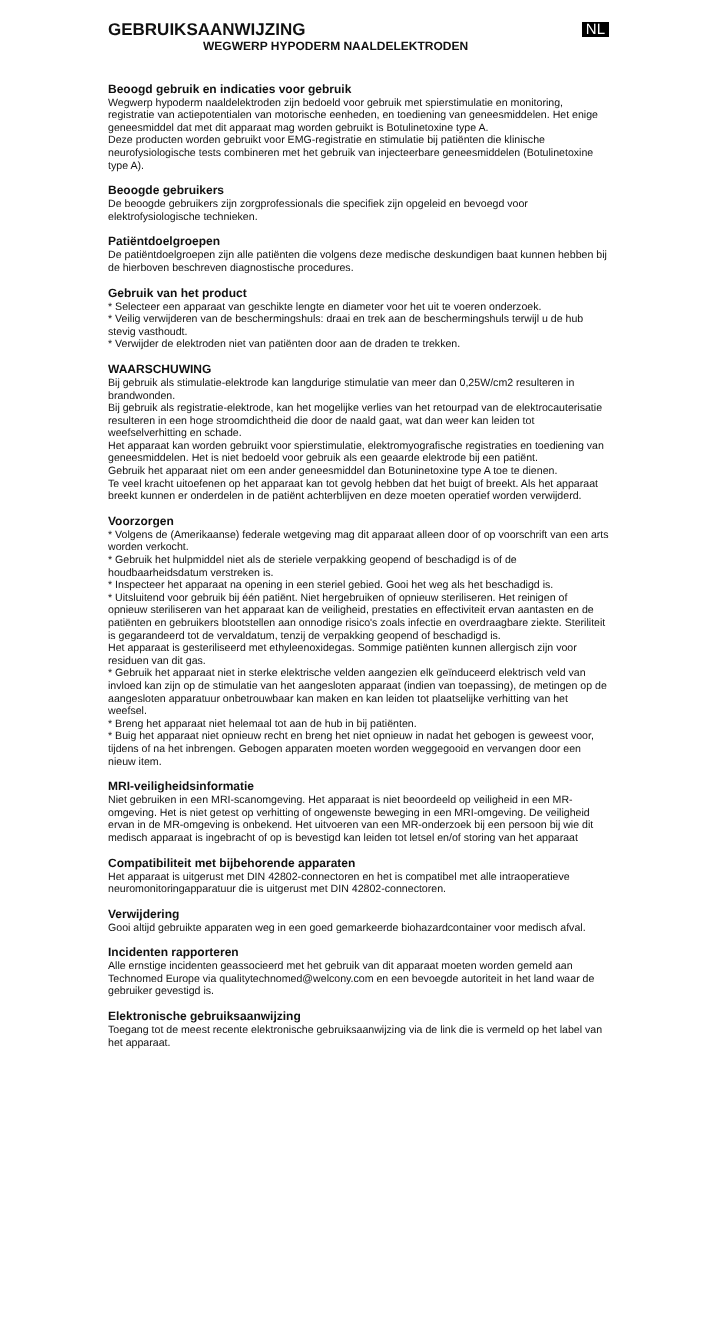GEBRUIKSAANWIJZING
NL
WEGWERP HYPODERM NAALDELEKTRODEN
Beoogd gebruik en indicaties voor gebruik
Wegwerp hypoderm naaldelektroden zijn bedoeld voor gebruik met spierstimulatie en monitoring, registratie van actiepotentialen van motorische eenheden, en toediening van geneesmiddelen. Het enige geneesmiddel dat met dit apparaat mag worden gebruikt is Botulinetoxine type A.
Deze producten worden gebruikt voor EMG-registratie en stimulatie bij patiënten die klinische neurofysiologische tests combineren met het gebruik van injecteerbare geneesmiddelen (Botulinetoxine type A).
Beoogde gebruikers
De beoogde gebruikers zijn zorgprofessionals die specifiek zijn opgeleid en bevoegd voor elektrofysiologische technieken.
Patiëntdoelgroepen
De patiëntdoelgroepen zijn alle patiënten die volgens deze medische deskundigen baat kunnen hebben bij de hierboven beschreven diagnostische procedures.
Gebruik van het product
* Selecteer een apparaat van geschikte lengte en diameter voor het uit te voeren onderzoek.
* Veilig verwijderen van de beschermingshuls: draai en trek aan de beschermingshuls terwijl u de hub stevig vasthoudt.
* Verwijder de elektroden niet van patiënten door aan de draden te trekken.
WAARSCHUWING
Bij gebruik als stimulatie-elektrode kan langdurige stimulatie van meer dan 0,25W/cm2 resulteren in brandwonden.
Bij gebruik als registratie-elektrode, kan het mogelijke verlies van het retourpad van de elektrocauterisatie resulteren in een hoge stroomdichtheid die door de naald gaat, wat dan weer kan leiden tot weefselverhitting en schade.
Het apparaat kan worden gebruikt voor spierstimulatie, elektromyografische registraties en toediening van geneesmiddelen. Het is niet bedoeld voor gebruik als een geaarde elektrode bij een patiënt.
Gebruik het apparaat niet om een ander geneesmiddel dan Botuninetoxine type A toe te dienen.
Te veel kracht uitoefenen op het apparaat kan tot gevolg hebben dat het buigt of breekt. Als het apparaat breekt kunnen er onderdelen in de patiënt achterblijven en deze moeten operatief worden verwijderd.
Voorzorgen
* Volgens de (Amerikaanse) federale wetgeving mag dit apparaat alleen door of op voorschrift van een arts worden verkocht.
* Gebruik het hulpmiddel niet als de steriele verpakking geopend of beschadigd is of de houdbaarheidsdatum verstreken is.
* Inspecteer het apparaat na opening in een steriel gebied. Gooi het weg als het beschadigd is.
* Uitsluitend voor gebruik bij één patiënt. Niet hergebruiken of opnieuw steriliseren. Het reinigen of opnieuw steriliseren van het apparaat kan de veiligheid, prestaties en effectiviteit ervan aantasten en de patiënten en gebruikers blootstellen aan onnodige risico's zoals infectie en overdraagbare ziekte. Steriliteit is gegarandeerd tot de vervaldatum, tenzij de verpakking geopend of beschadigd is.
Het apparaat is gesteriliseerd met ethyleenoxidegas. Sommige patiënten kunnen allergisch zijn voor residuen van dit gas.
* Gebruik het apparaat niet in sterke elektrische velden aangezien elk geïnduceerd elektrisch veld van invloed kan zijn op de stimulatie van het aangesloten apparaat (indien van toepassing), de metingen op de aangesloten apparatuur onbetrouwbaar kan maken en kan leiden tot plaatselijke verhitting van het weefsel.
* Breng het apparaat niet helemaal tot aan de hub in bij patiënten.
* Buig het apparaat niet opnieuw recht en breng het niet opnieuw in nadat het gebogen is geweest voor, tijdens of na het inbrengen. Gebogen apparaten moeten worden weggegooid en vervangen door een nieuw item.
MRI-veiligheidsinformatie
Niet gebruiken in een MRI-scanomgeving. Het apparaat is niet beoordeeld op veiligheid in een MR-omgeving. Het is niet getest op verhitting of ongewenste beweging in een MRI-omgeving. De veiligheid ervan in de MR-omgeving is onbekend. Het uitvoeren van een MR-onderzoek bij een persoon bij wie dit medisch apparaat is ingebracht of op is bevestigd kan leiden tot letsel en/of storing van het apparaat
Compatibiliteit met bijbehorende apparaten
Het apparaat is uitgerust met DIN 42802-connectoren en het is compatibel met alle intraoperatieve neuromonitoringapparatuur die is uitgerust met DIN 42802-connectoren.
Verwijdering
Gooi altijd gebruikte apparaten weg in een goed gemarkeerde biohazardcontainer voor medisch afval.
Incidenten rapporteren
Alle ernstige incidenten geassocieerd met het gebruik van dit apparaat moeten worden gemeld aan Technomed Europe via qualitytechnomed@welcony.com en een bevoegde autoriteit in het land waar de gebruiker gevestigd is.
Elektronische gebruiksaanwijzing
Toegang tot de meest recente elektronische gebruiksaanwijzing via de link die is vermeld op het label van het apparaat.